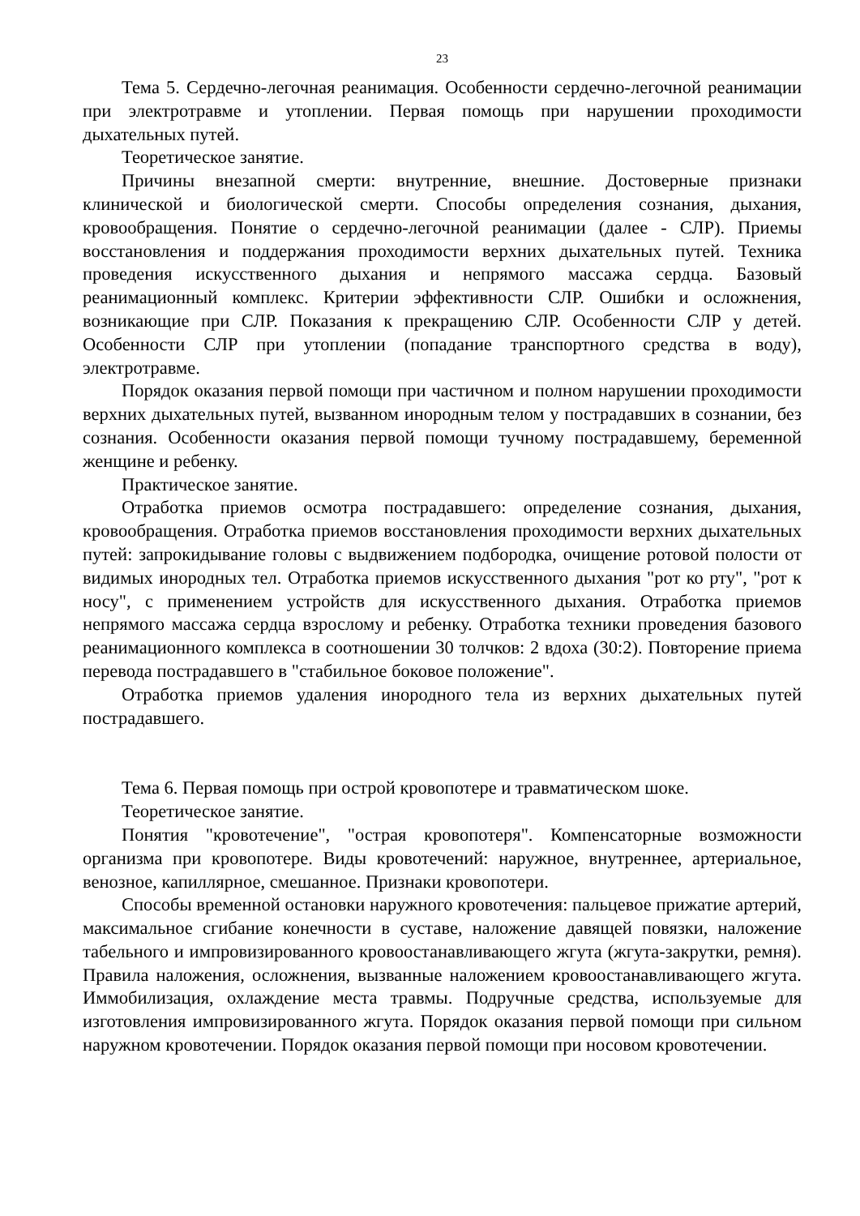23
Тема 5. Сердечно-легочная реанимация. Особенности сердечно-легочной реанимации при электротравме и утоплении. Первая помощь при нарушении проходимости дыхательных путей.
Теоретическое занятие.
Причины внезапной смерти: внутренние, внешние. Достоверные признаки клинической и биологической смерти. Способы определения сознания, дыхания, кровообращения. Понятие о сердечно-легочной реанимации (далее - СЛР). Приемы восстановления и поддержания проходимости верхних дыхательных путей. Техника проведения искусственного дыхания и непрямого массажа сердца. Базовый реанимационный комплекс. Критерии эффективности СЛР. Ошибки и осложнения, возникающие при СЛР. Показания к прекращению СЛР. Особенности СЛР у детей. Особенности СЛР при утоплении (попадание транспортного средства в воду), электротравме.
Порядок оказания первой помощи при частичном и полном нарушении проходимости верхних дыхательных путей, вызванном инородным телом у пострадавших в сознании, без сознания. Особенности оказания первой помощи тучному пострадавшему, беременной женщине и ребенку.
Практическое занятие.
Отработка приемов осмотра пострадавшего: определение сознания, дыхания, кровообращения. Отработка приемов восстановления проходимости верхних дыхательных путей: запрокидывание головы с выдвижением подбородка, очищение ротовой полости от видимых инородных тел. Отработка приемов искусственного дыхания "рот ко рту", "рот к носу", с применением устройств для искусственного дыхания. Отработка приемов непрямого массажа сердца взрослому и ребенку. Отработка техники проведения базового реанимационного комплекса в соотношении 30 толчков: 2 вдоха (30:2). Повторение приема перевода пострадавшего в "стабильное боковое положение".
Отработка приемов удаления инородного тела из верхних дыхательных путей пострадавшего.
Тема 6. Первая помощь при острой кровопотере и травматическом шоке.
Теоретическое занятие.
Понятия "кровотечение", "острая кровопотеря". Компенсаторные возможности организма при кровопотере. Виды кровотечений: наружное, внутреннее, артериальное, венозное, капиллярное, смешанное. Признаки кровопотери.
Способы временной остановки наружного кровотечения: пальцевое прижатие артерий, максимальное сгибание конечности в суставе, наложение давящей повязки, наложение табельного и импровизированного кровоостанавливающего жгута (жгута-закрутки, ремня). Правила наложения, осложнения, вызванные наложением кровоостанавливающего жгута. Иммобилизация, охлаждение места травмы. Подручные средства, используемые для изготовления импровизированного жгута. Порядок оказания первой помощи при сильном наружном кровотечении. Порядок оказания первой помощи при носовом кровотечении.